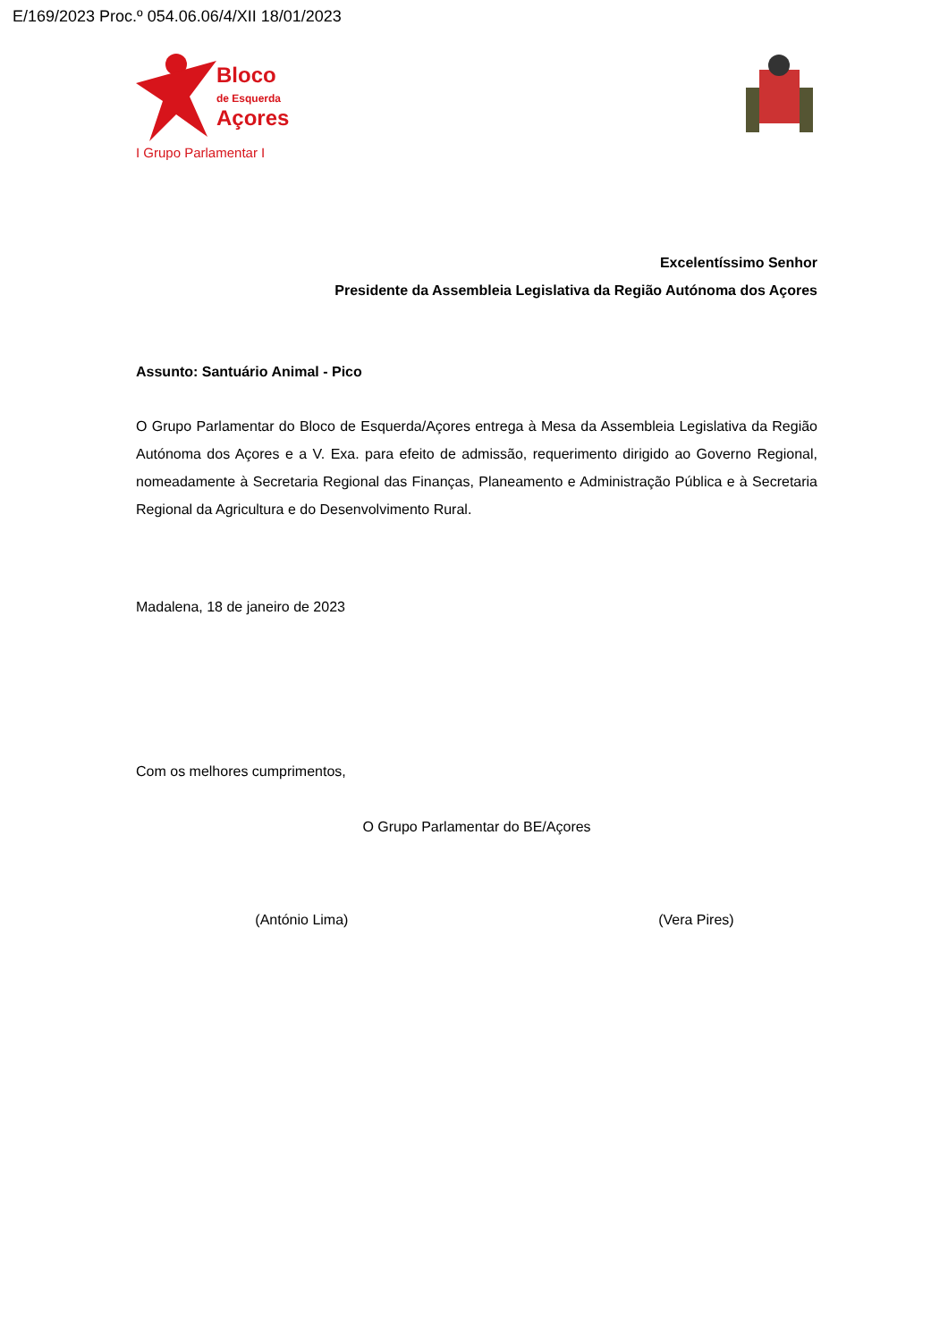E/169/2023 Proc.º 054.06.06/4/XII 18/01/2023
Bloco
de Esquerda
Açores
I Grupo Parlamentar I
Excelentíssimo Senhor
Presidente da Assembleia Legislativa da Região Autónoma dos Açores
Assunto: Santuário Animal - Pico
O Grupo Parlamentar do Bloco de Esquerda/Açores entrega à Mesa da Assembleia Legislativa da Região Autónoma dos Açores e a V. Exa. para efeito de admissão, requerimento dirigido ao Governo Regional, nomeadamente à Secretaria Regional das Finanças, Planeamento e Administração Pública e à Secretaria Regional da Agricultura e do Desenvolvimento Rural.
Madalena, 18 de janeiro de 2023
Com os melhores cumprimentos,
O Grupo Parlamentar do BE/Açores
(António Lima) (Vera Pires)